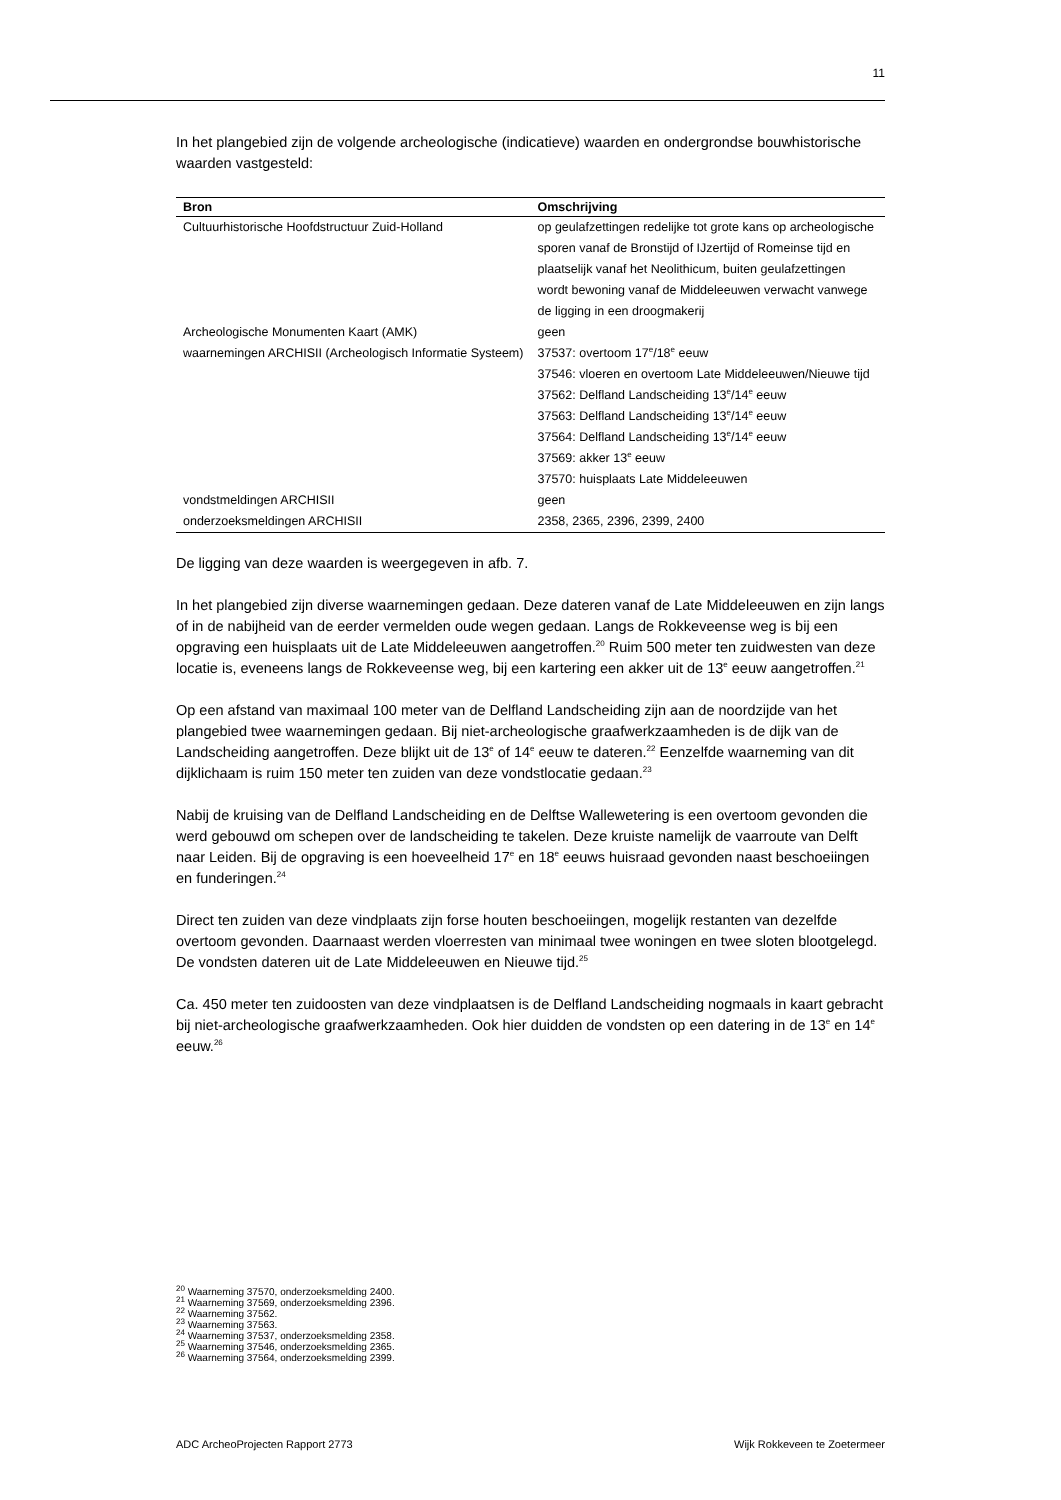11
In het plangebied zijn de volgende archeologische (indicatieve) waarden en ondergrondse bouwhistorische waarden vastgesteld:
| Bron | Omschrijving |
| --- | --- |
| Cultuurhistorische Hoofdstructuur Zuid-Holland | op geulafzettingen redelijke tot grote kans op archeologische sporen vanaf de Bronstijd of IJzertijd of Romeinse tijd en plaatselijk vanaf het Neolithicum, buiten geulafzettingen wordt bewoning vanaf de Middeleeuwen verwacht vanwege de ligging in een droogmakerij |
| Archeologische Monumenten Kaart (AMK) | geen |
| waarnemingen ARCHISII (Archeologisch Informatie Systeem) | 37537: overtoom 17<sup>e</sup>/18<sup>e</sup> eeuw 37546: vloeren en overtoom Late Middeleeuwen/Nieuwe tijd 37562: Delfland Landscheiding 13<sup>e</sup>/14<sup>e</sup> eeuw 37563: Delfland Landscheiding 13<sup>e</sup>/14<sup>e</sup> eeuw 37564: Delfland Landscheiding 13<sup>e</sup>/14<sup>e</sup> eeuw 37569: akker 13<sup>e</sup> eeuw 37570: huisplaats Late Middeleeuwen |
| vondstmeldingen ARCHISII | geen |
| onderzoeksmeldingen ARCHISII | 2358, 2365, 2396, 2399, 2400 |
De ligging van deze waarden is weergegeven in afb. 7.
In het plangebied zijn diverse waarnemingen gedaan. Deze dateren vanaf de Late Middeleeuwen en zijn langs of in de nabijheid van de eerder vermelden oude wegen gedaan. Langs de Rokkeveense weg is bij een opgraving een huisplaats uit de Late Middeleeuwen aangetroffen.<sup>20</sup> Ruim 500 meter ten zuidwesten van deze locatie is, eveneens langs de Rokkeveense weg, bij een kartering een akker uit de 13<sup>e</sup> eeuw aangetroffen.<sup>21</sup>
Op een afstand van maximaal 100 meter van de Delfland Landscheiding zijn aan de noordzijde van het plangebied twee waarnemingen gedaan. Bij niet-archeologische graafwerkzaamheden is de dijk van de Landscheiding aangetroffen. Deze blijkt uit de 13<sup>e</sup> of 14<sup>e</sup> eeuw te dateren.<sup>22</sup> Eenzelfde waarneming van dit dijklichaam is ruim 150 meter ten zuiden van deze vondstlocatie gedaan.<sup>23</sup>
Nabij de kruising van de Delfland Landscheiding en de Delftse Wallewetering is een overtoom gevonden die werd gebouwd om schepen over de landscheiding te takelen. Deze kruiste namelijk de vaarroute van Delft naar Leiden. Bij de opgraving is een hoeveelheid 17<sup>e</sup> en 18<sup>e</sup> eeuws huisraad gevonden naast beschoeiingen en funderingen.<sup>24</sup>
Direct ten zuiden van deze vindplaats zijn forse houten beschoeiingen, mogelijk restanten van dezelfde overtoom gevonden. Daarnaast werden vloerresten van minimaal twee woningen en twee sloten blootgelegd. De vondsten dateren uit de Late Middeleeuwen en Nieuwe tijd.<sup>25</sup>
Ca. 450 meter ten zuidoosten van deze vindplaatsen is de Delfland Landscheiding nogmaals in kaart gebracht bij niet-archeologische graafwerkzaamheden. Ook hier duidden de vondsten op een datering in de 13<sup>e</sup> en 14<sup>e</sup> eeuw.<sup>26</sup>
<sup>20</sup> Waarneming 37570, onderzoeksmelding 2400.
<sup>21</sup> Waarneming 37569, onderzoeksmelding 2396.
<sup>22</sup> Waarneming 37562.
<sup>23</sup> Waarneming 37563.
<sup>24</sup> Waarneming 37537, onderzoeksmelding 2358.
<sup>25</sup> Waarneming 37546, onderzoeksmelding 2365.
<sup>26</sup> Waarneming 37564, onderzoeksmelding 2399.
ADC ArcheoProjecten Rapport 2773 Wijk Rokkeveen te Zoetermeer